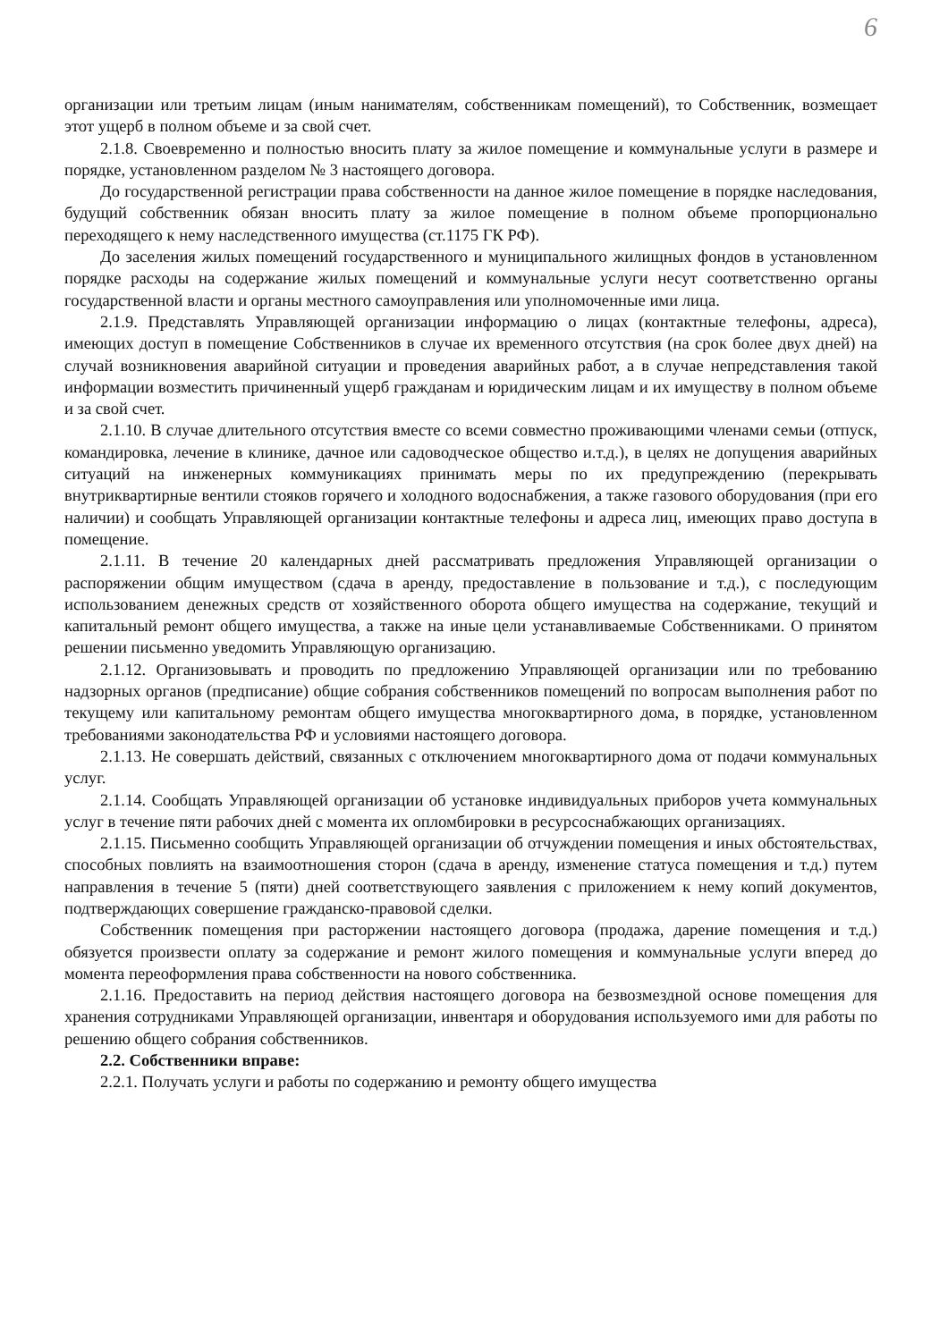6
организации или третьим лицам (иным нанимателям, собственникам помещений), то Собственник, возмещает этот ущерб в полном объеме и за свой счет.
2.1.8. Своевременно и полностью вносить плату за жилое помещение и коммунальные услуги в размере и порядке, установленном разделом № 3 настоящего договора.
До государственной регистрации права собственности на данное жилое помещение в порядке наследования, будущий собственник обязан вносить плату за жилое помещение в полном объеме пропорционально переходящего к нему наследственного имущества (ст.1175 ГК РФ).
До заселения жилых помещений государственного и муниципального жилищных фондов в установленном порядке расходы на содержание жилых помещений и коммунальные услуги несут соответственно органы государственной власти и органы местного самоуправления или уполномоченные ими лица.
2.1.9. Представлять Управляющей организации информацию о лицах (контактные телефоны, адреса), имеющих доступ в помещение Собственников в случае их временного отсутствия (на срок более двух дней) на случай возникновения аварийной ситуации и проведения аварийных работ, а в случае непредставления такой информации возместить причиненный ущерб гражданам и юридическим лицам и их имуществу в полном объеме и за свой счет.
2.1.10. В случае длительного отсутствия вместе со всеми совместно проживающими членами семьи (отпуск, командировка, лечение в клинике, дачное или садоводческое общество и.т.д.), в целях не допущения аварийных ситуаций на инженерных коммуникациях принимать меры по их предупреждению (перекрывать внутриквартирные вентили стояков горячего и холодного водоснабжения, а также газового оборудования (при его наличии) и сообщать Управляющей организации контактные телефоны и адреса лиц, имеющих право доступа в помещение.
2.1.11. В течение 20 календарных дней рассматривать предложения Управляющей организации о распоряжении общим имуществом (сдача в аренду, предоставление в пользование и т.д.), с последующим использованием денежных средств от хозяйственного оборота общего имущества на содержание, текущий и капитальный ремонт общего имущества, а также на иные цели устанавливаемые Собственниками. О принятом решении письменно уведомить Управляющую организацию.
2.1.12. Организовывать и проводить по предложению Управляющей организации или по требованию надзорных органов (предписание) общие собрания собственников помещений по вопросам выполнения работ по текущему или капитальному ремонтам общего имущества многоквартирного дома, в порядке, установленном требованиями законодательства РФ и условиями настоящего договора.
2.1.13. Не совершать действий, связанных с отключением многоквартирного дома от подачи коммунальных услуг.
2.1.14. Сообщать Управляющей организации об установке индивидуальных приборов учета коммунальных услуг в течение пяти рабочих дней с момента их опломбировки в ресурсоснабжающих организациях.
2.1.15. Письменно сообщить Управляющей организации об отчуждении помещения и иных обстоятельствах, способных повлиять на взаимоотношения сторон (сдача в аренду, изменение статуса помещения и т.д.) путем направления в течение 5 (пяти) дней соответствующего заявления с приложением к нему копий документов, подтверждающих совершение гражданско-правовой сделки.
Собственник помещения при расторжении настоящего договора (продажа, дарение помещения и т.д.) обязуется произвести оплату за содержание и ремонт жилого помещения и коммунальные услуги вперед до момента переоформления права собственности на нового собственника.
2.1.16. Предоставить на период действия настоящего договора на безвозмездной основе помещения для хранения сотрудниками Управляющей организации, инвентаря и оборудования используемого ими для работы по решению общего собрания собственников.
2.2. Собственники вправе:
2.2.1. Получать услуги и работы по содержанию и ремонту общего имущества